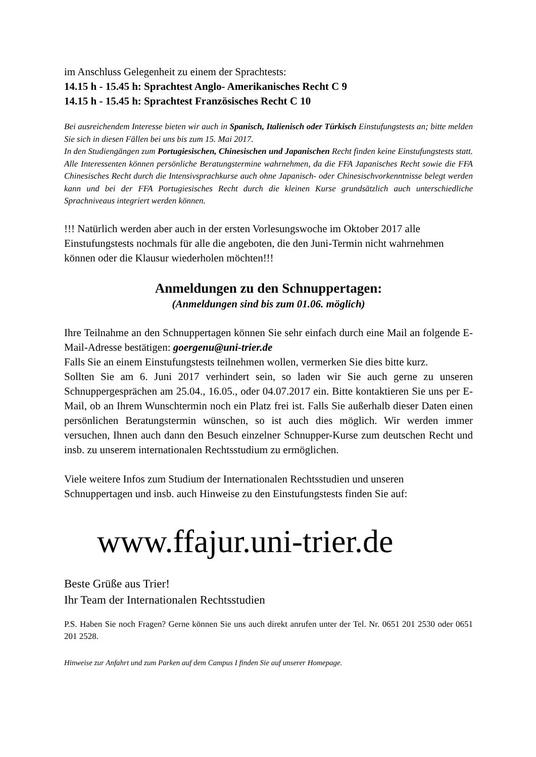im Anschluss Gelegenheit zu einem der Sprachtests:
14.15 h - 15.45 h: Sprachtest Anglo- Amerikanisches Recht C 9
14.15 h - 15.45 h: Sprachtest Französisches Recht C 10
Bei ausreichendem Interesse bieten wir auch in Spanisch, Italienisch oder Türkisch Einstufungstests an; bitte melden Sie sich in diesen Fällen bei uns bis zum 15. Mai 2017.
In den Studiengängen zum Portugiesischen, Chinesischen und Japanischen Recht finden keine Einstufungstests statt. Alle Interessenten können persönliche Beratungstermine wahrnehmen, da die FFA Japanisches Recht sowie die FFA Chinesisches Recht durch die Intensivsprachkurse auch ohne Japanisch- oder Chinesischvorkenntnisse belegt werden kann und bei der FFA Portugiesisches Recht durch die kleinen Kurse grundsätzlich auch unterschiedliche Sprachniveaus integriert werden können.
!!! Natürlich werden aber auch in der ersten Vorlesungswoche im Oktober 2017 alle Einstufungstests nochmals für alle die angeboten, die den Juni-Termin nicht wahrnehmen können oder die Klausur wiederholen möchten!!!
Anmeldungen zu den Schnuppertagen:
(Anmeldungen sind bis zum 01.06. möglich)
Ihre Teilnahme an den Schnuppertagen können Sie sehr einfach durch eine Mail an folgende E-Mail-Adresse bestätigen: goergenu@uni-trier.de
Falls Sie an einem Einstufungstests teilnehmen wollen, vermerken Sie dies bitte kurz.
Sollten Sie am 6. Juni 2017 verhindert sein, so laden wir Sie auch gerne zu unseren Schnuppergesprächen am 25.04., 16.05., oder 04.07.2017 ein. Bitte kontaktieren Sie uns per E-Mail, ob an Ihrem Wunschtermin noch ein Platz frei ist. Falls Sie außerhalb dieser Daten einen persönlichen Beratungstermin wünschen, so ist auch dies möglich. Wir werden immer versuchen, Ihnen auch dann den Besuch einzelner Schnupper-Kurse zum deutschen Recht und insb. zu unserem internationalen Rechtsstudium zu ermöglichen.
Viele weitere Infos zum Studium der Internationalen Rechtsstudien und unseren Schnuppertagen und insb. auch Hinweise zu den Einstufungstests finden Sie auf:
www.ffajur.uni-trier.de
Beste Grüße aus Trier!
Ihr Team der Internationalen Rechtsstudien
P.S. Haben Sie noch Fragen? Gerne können Sie uns auch direkt anrufen unter der Tel. Nr. 0651 201 2530 oder 0651 201 2528.
Hinweise zur Anfahrt und zum Parken auf dem Campus I finden Sie auf unserer Homepage.